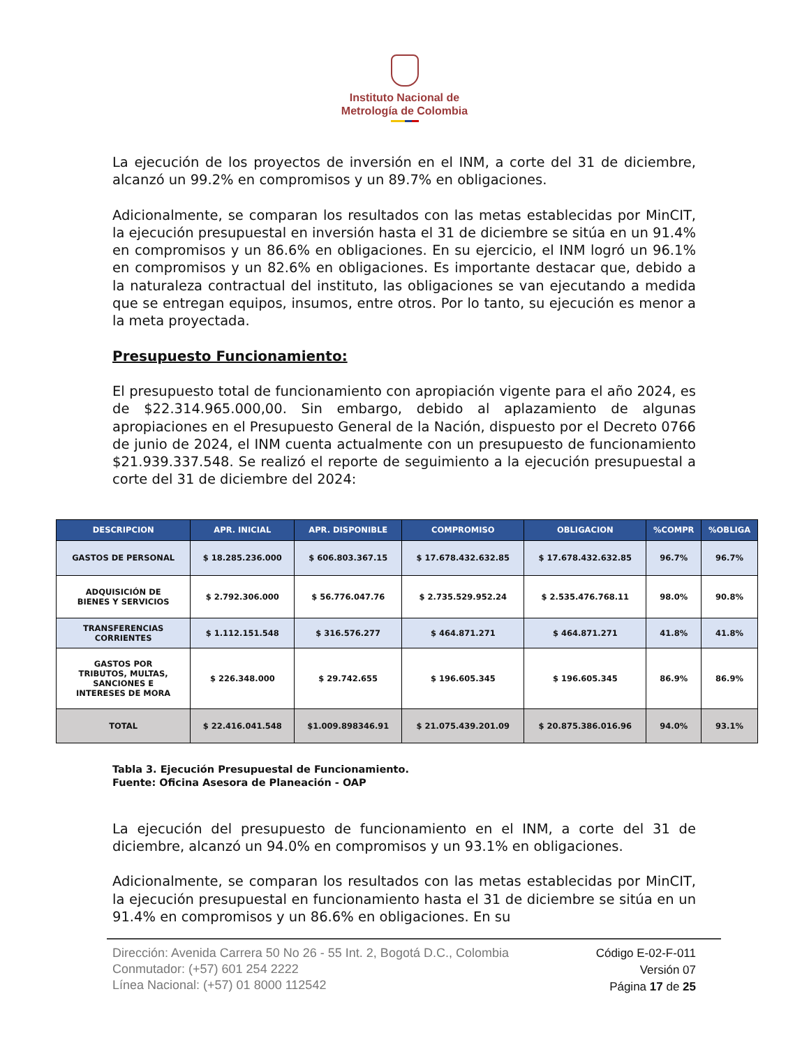Instituto Nacional de
Metrología de Colombia
La ejecución de los proyectos de inversión en el INM, a corte del 31 de diciembre, alcanzó un 99.2% en compromisos y un 89.7% en obligaciones.
Adicionalmente, se comparan los resultados con las metas establecidas por MinCIT, la ejecución presupuestal en inversión hasta el 31 de diciembre se sitúa en un 91.4% en compromisos y un 86.6% en obligaciones. En su ejercicio, el INM logró un 96.1% en compromisos y un 82.6% en obligaciones. Es importante destacar que, debido a la naturaleza contractual del instituto, las obligaciones se van ejecutando a medida que se entregan equipos, insumos, entre otros. Por lo tanto, su ejecución es menor a la meta proyectada.
Presupuesto Funcionamiento:
El presupuesto total de funcionamiento con apropiación vigente para el año 2024, es de $22.314.965.000,00. Sin embargo, debido al aplazamiento de algunas apropiaciones en el Presupuesto General de la Nación, dispuesto por el Decreto 0766 de junio de 2024, el INM cuenta actualmente con un presupuesto de funcionamiento $21.939.337.548. Se realizó el reporte de seguimiento a la ejecución presupuestal a corte del 31 de diciembre del 2024:
| DESCRIPCION | APR. INICIAL | APR. DISPONIBLE | COMPROMISO | OBLIGACION | %COMPR | %OBLIGA |
| --- | --- | --- | --- | --- | --- | --- |
| GASTOS DE PERSONAL | $ 18.285.236.000 | $ 606.803.367.15 | $ 17.678.432.632.85 | $ 17.678.432.632.85 | 96.7% | 96.7% |
| ADQUISICIÓN DE BIENES Y SERVICIOS | $ 2.792.306.000 | $ 56.776.047.76 | $ 2.735.529.952.24 | $ 2.535.476.768.11 | 98.0% | 90.8% |
| TRANSFERENCIAS CORRIENTES | $ 1.112.151.548 | $ 316.576.277 | $ 464.871.271 | $ 464.871.271 | 41.8% | 41.8% |
| GASTOS POR TRIBUTOS, MULTAS, SANCIONES E INTERESES DE MORA | $ 226.348.000 | $ 29.742.655 | $ 196.605.345 | $ 196.605.345 | 86.9% | 86.9% |
| TOTAL | $ 22.416.041.548 | $1.009.898346.91 | $ 21.075.439.201.09 | $ 20.875.386.016.96 | 94.0% | 93.1% |
Tabla 3. Ejecución Presupuestal de Funcionamiento.
Fuente: Oficina Asesora de Planeación - OAP
La ejecución del presupuesto de funcionamiento en el INM, a corte del 31 de diciembre, alcanzó un 94.0% en compromisos y un 93.1% en obligaciones.
Adicionalmente, se comparan los resultados con las metas establecidas por MinCIT, la ejecución presupuestal en funcionamiento hasta el 31 de diciembre se sitúa en un 91.4% en compromisos y un 86.6% en obligaciones. En su
Dirección: Avenida Carrera 50 No 26 - 55 Int. 2, Bogotá D.C., Colombia
Conmutador: (+57) 601 254 2222
Línea Nacional: (+57) 01 8000 112542
Código E-02-F-011
Versión 07
Página 17 de 25